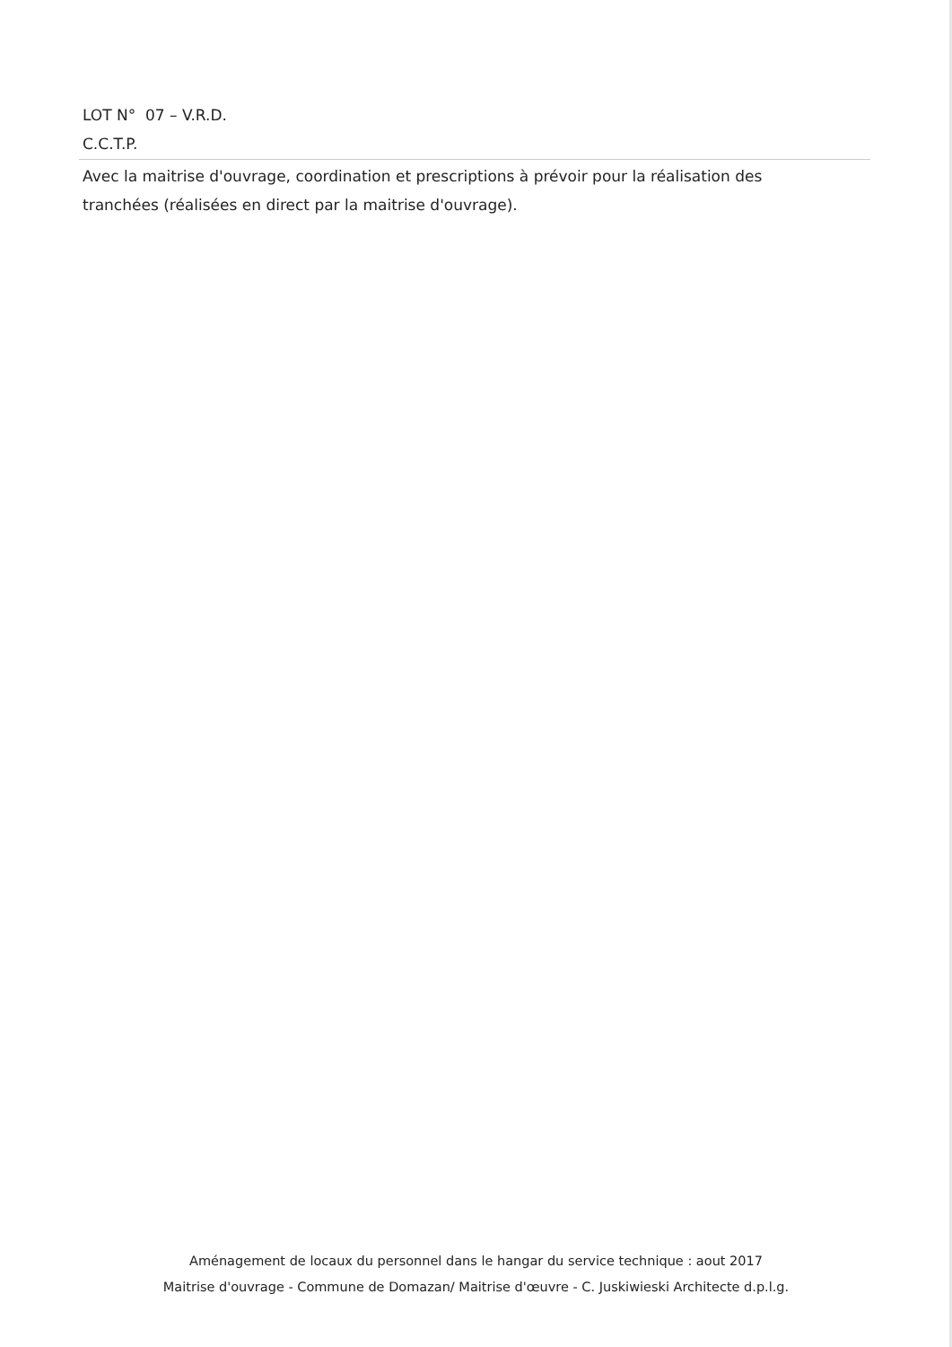LOT N° 07 – V.R.D.
C.C.T.P.
Avec la maitrise d'ouvrage, coordination et prescriptions à prévoir pour la réalisation des tranchées (réalisées en direct par la maitrise d'ouvrage).
Aménagement de locaux du personnel dans le hangar du service technique : aout 2017
Maitrise d'ouvrage - Commune de Domazan/ Maitrise d'œuvre - C. Juskiwieski Architecte d.p.l.g.